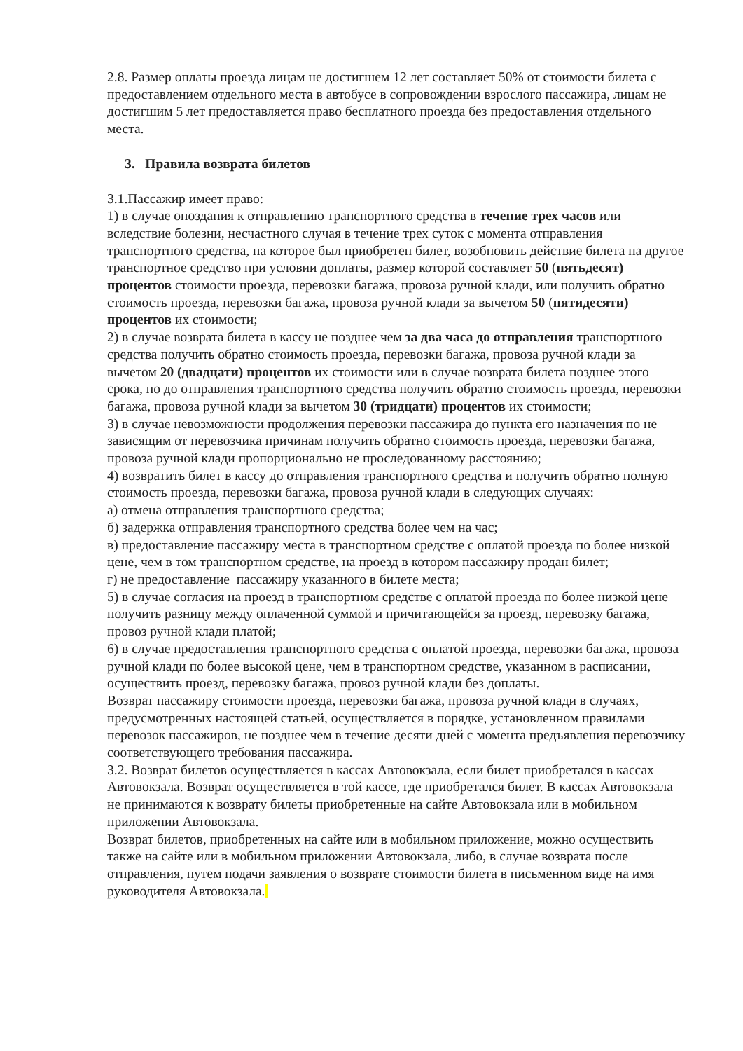2.8. Размер оплаты проезда лицам не достигшем 12 лет составляет 50% от стоимости билета с предоставлением отдельного места в автобусе в сопровождении взрослого пассажира, лицам не достигшим 5 лет предоставляется право бесплатного проезда без предоставления отдельного места.
3. Правила возврата билетов
3.1.Пассажир имеет право:
1) в случае опоздания к отправлению транспортного средства в течение трех часов или вследствие болезни, несчастного случая в течение трех суток с момента отправления транспортного средства, на которое был приобретен билет, возобновить действие билета на другое транспортное средство при условии доплаты, размер которой составляет 50 (пятьдесят) процентов стоимости проезда, перевозки багажа, провоза ручной клади, или получить обратно стоимость проезда, перевозки багажа, провоза ручной клади за вычетом 50 (пятидесяти) процентов их стоимости;
2) в случае возврата билета в кассу не позднее чем за два часа до отправления транспортного средства получить обратно стоимость проезда, перевозки багажа, провоза ручной клади за вычетом 20 (двадцати) процентов их стоимости или в случае возврата билета позднее этого срока, но до отправления транспортного средства получить обратно стоимость проезда, перевозки багажа, провоза ручной клади за вычетом 30 (тридцати) процентов их стоимости;
3) в случае невозможности продолжения перевозки пассажира до пункта его назначения по не зависящим от перевозчика причинам получить обратно стоимость проезда, перевозки багажа, провоза ручной клади пропорционально не проследованному расстоянию;
4) возвратить билет в кассу до отправления транспортного средства и получить обратно полную стоимость проезда, перевозки багажа, провоза ручной клади в следующих случаях:
а) отмена отправления транспортного средства;
б) задержка отправления транспортного средства более чем на час;
в) предоставление пассажиру места в транспортном средстве с оплатой проезда по более низкой цене, чем в том транспортном средстве, на проезд в котором пассажиру продан билет;
г) не предоставление пассажиру указанного в билете места;
5) в случае согласия на проезд в транспортном средстве с оплатой проезда по более низкой цене получить разницу между оплаченной суммой и причитающейся за проезд, перевозку багажа, провоз ручной клади платой;
6) в случае предоставления транспортного средства с оплатой проезда, перевозки багажа, провоза ручной клади по более высокой цене, чем в транспортном средстве, указанном в расписании, осуществить проезд, перевозку багажа, провоз ручной клади без доплаты.
Возврат пассажиру стоимости проезда, перевозки багажа, провоза ручной клади в случаях, предусмотренных настоящей статьей, осуществляется в порядке, установленном правилами перевозок пассажиров, не позднее чем в течение десяти дней с момента предъявления перевозчику соответствующего требования пассажира.
3.2. Возврат билетов осуществляется в кассах Автовокзала, если билет приобретался в кассах Автовокзала. Возврат осуществляется в той кассе, где приобретался билет. В кассах Автовокзала не принимаются к возврату билеты приобретенные на сайте Автовокзала или в мобильном приложении Автовокзала.
Возврат билетов, приобретенных на сайте или в мобильном приложение, можно осуществить также на сайте или в мобильном приложении Автовокзала, либо, в случае возврата после отправления, путем подачи заявления о возврате стоимости билета в письменном виде на имя руководителя Автовокзала.